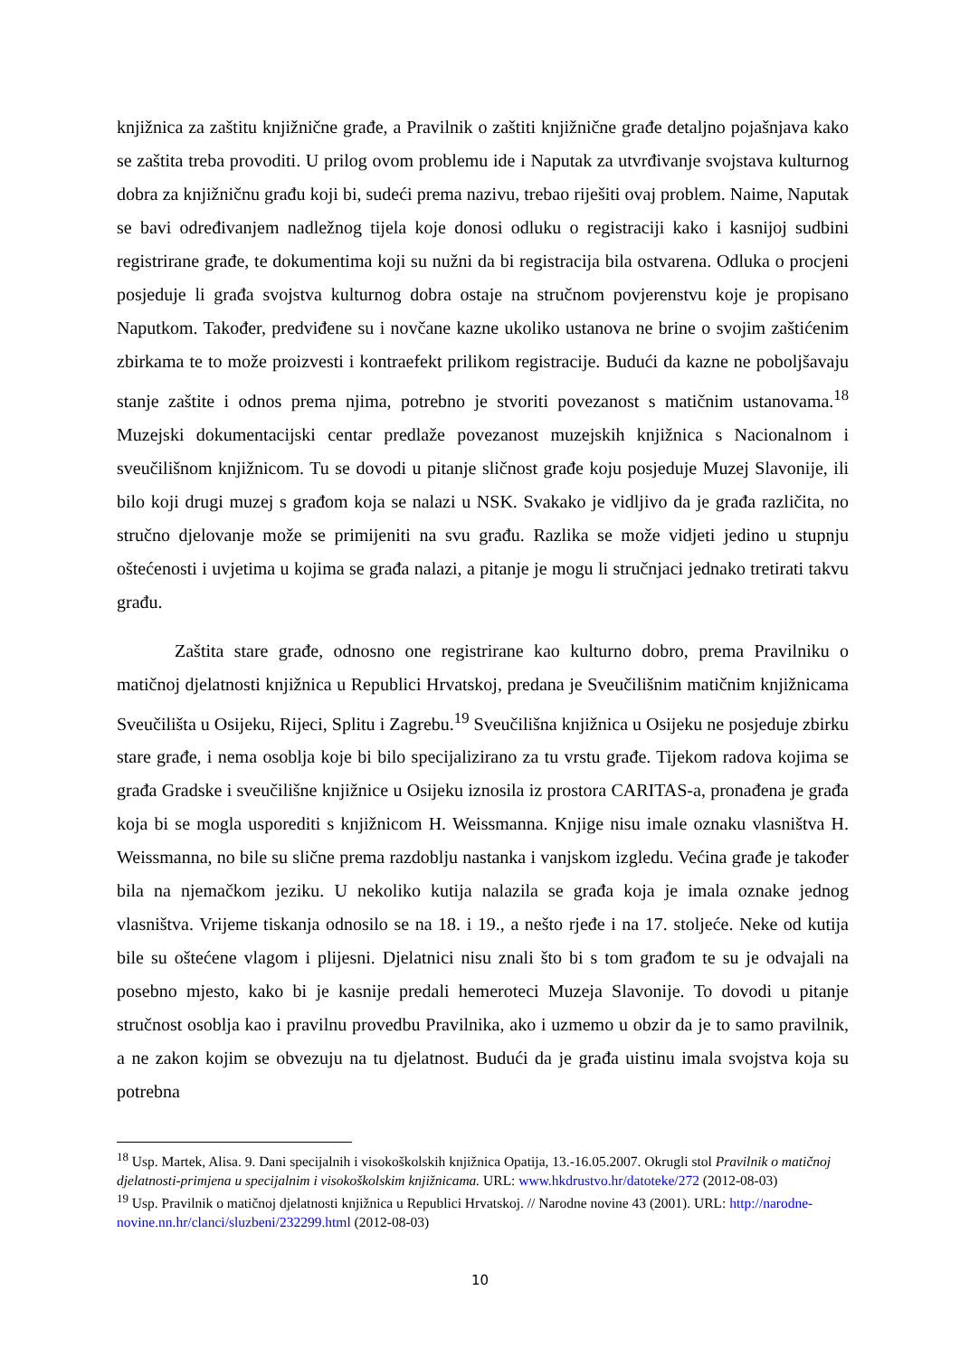knjižnica za zaštitu knjižnične građe, a Pravilnik o zaštiti knjižnične građe detaljno pojašnjava kako se zaštita treba provoditi. U prilog ovom problemu ide i Naputak za utvrđivanje svojstava kulturnog dobra za knjižničnu građu koji bi, sudeći prema nazivu, trebao riješiti ovaj problem. Naime, Naputak se bavi određivanjem nadležnog tijela koje donosi odluku o registraciji kako i kasnijoj sudbini registrirane građe, te dokumentima koji su nužni da bi registracija bila ostvarena. Odluka o procjeni posjeduje li građa svojstva kulturnog dobra ostaje na stručnom povjerenstvu koje je propisano Naputkom. Također, predviđene su i novčane kazne ukoliko ustanova ne brine o svojim zaštićenim zbirkama te to može proizvesti i kontraefekt prilikom registracije. Budući da kazne ne poboljšavaju stanje zaštite i odnos prema njima, potrebno je stvoriti povezanost s matičnim ustanovama.<sup>18</sup> Muzejski dokumentacijski centar predlaže povezanost muzejskih knjižnica s Nacionalnom i sveučilišnom knjižnicom. Tu se dovodi u pitanje sličnost građe koju posjeduje Muzej Slavonije, ili bilo koji drugi muzej s građom koja se nalazi u NSK. Svakako je vidljivo da je građa različita, no stručno djelovanje može se primijeniti na svu građu. Razlika se može vidjeti jedino u stupnju oštećenosti i uvjetima u kojima se građa nalazi, a pitanje je mogu li stručnjaci jednako tretirati takvu građu.
Zaštita stare građe, odnosno one registrirane kao kulturno dobro, prema Pravilniku o matičnoj djelatnosti knjižnica u Republici Hrvatskoj, predana je Sveučilišnim matičnim knjižnicama Sveučilišta u Osijeku, Rijeci, Splitu i Zagrebu.<sup>19</sup> Sveučilišna knjižnica u Osijeku ne posjeduje zbirku stare građe, i nema osoblja koje bi bilo specijalizirano za tu vrstu građe. Tijekom radova kojima se građa Gradske i sveučilišne knjižnice u Osijeku iznosila iz prostora CARITAS-a, pronađena je građa koja bi se mogla usporediti s knjižnicom H. Weissmanna. Knjige nisu imale oznaku vlasništva H. Weissmanna, no bile su slične prema razdoblju nastanka i vanjskom izgledu. Većina građe je također bila na njemačkom jeziku. U nekoliko kutija nalazila se građa koja je imala oznake jednog vlasništva. Vrijeme tiskanja odnosilo se na 18. i 19., a nešto rjeđe i na 17. stoljeće. Neke od kutija bile su oštećene vlagom i plijesni. Djelatnici nisu znali što bi s tom građom te su je odvajali na posebno mjesto, kako bi je kasnije predali hemeroteci Muzeja Slavonije. To dovodi u pitanje stručnost osoblja kao i pravilnu provedbu Pravilnika, ako i uzmemo u obzir da je to samo pravilnik, a ne zakon kojim se obvezuju na tu djelatnost. Budući da je građa uistinu imala svojstva koja su potrebna
<sup>18</sup> Usp. Martek, Alisa. 9. Dani specijalnih i visokoškolskih knjižnica Opatija, 13.-16.05.2007. Okrugli stol Pravilnik o matičnoj djelatnosti-primjena u specijalnim i visokoškolskim knjižnicama. URL: www.hkdrustvo.hr/datoteke/272 (2012-08-03)
<sup>19</sup> Usp. Pravilnik o matičnoj djelatnosti knjižnica u Republici Hrvatskoj. // Narodne novine 43 (2001). URL: http://narodne-novine.nn.hr/clanci/sluzbeni/232299.html (2012-08-03)
10